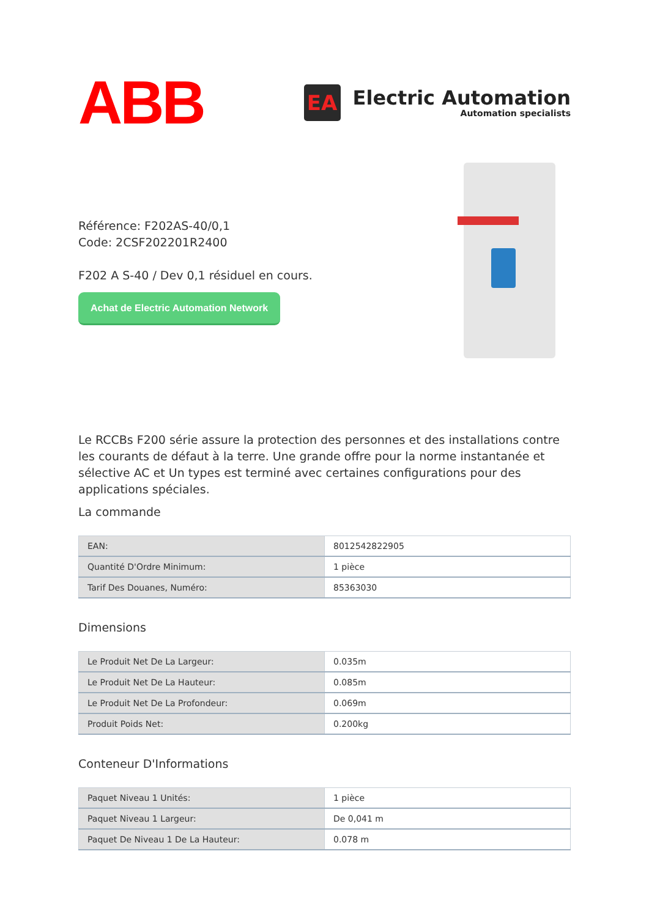ABB
EA
Electric Automation
Automation specialists
Référence: F202AS-40/0,1
Code: 2CSF202201R2400
F202 A S-40 / Dev 0,1 résiduel en cours.
Achat de Electric Automation Network
Le RCCBs F200 série assure la protection des personnes et des installations contre les courants de défaut à la terre. Une grande offre pour la norme instantanée et sélective AC et Un types est terminé avec certaines configurations pour des applications spéciales.
La commande
| EAN: | 8012542822905 |
| Quantité D'Ordre Minimum: | 1 pièce |
| Tarif Des Douanes, Numéro: | 85363030 |
Dimensions
| Le Produit Net De La Largeur: | 0.035m |
| Le Produit Net De La Hauteur: | 0.085m |
| Le Produit Net De La Profondeur: | 0.069m |
| Produit Poids Net: | 0.200kg |
Conteneur D'Informations
| Paquet Niveau 1 Unités: | 1 pièce |
| Paquet Niveau 1 Largeur: | De 0,041 m |
| Paquet De Niveau 1 De La Hauteur: | 0.078 m |